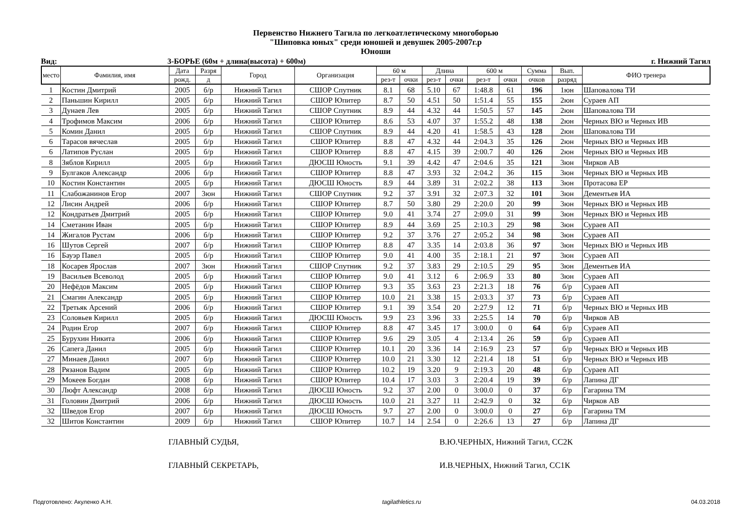Первенство Нижнего Тагила по легкоатлетическому многоборью
"Шиповка юных" среди юношей и девушек 2005-2007г.р
Юноши
Вид: 3-БОРЬЕ (60м + длина(высота) + 600м)
г. Нижний Тагил
| место | Фамилия, имя | Дата | Разря | Город | Организация | 60 м | | Длина | | 600 м | | Сумма | Вып. | ФИО тренера |
| --- | --- | --- | --- | --- | --- | --- | --- | --- | --- | --- | --- | --- | --- | --- |
| | | рожд. | д | | | рез-т | очки | рез-т | очки | рез-т | очки | очков | разряд | |
| 1 | Костин Дмитрий | 2005 | б/р | Нижний Тагил | СШОР Спутник | 8.1 | 68 | 5.10 | 67 | 1:48.8 | 61 | 196 | 1юн | Шаповалова ТИ |
| 2 | Паньшин Кирилл | 2005 | б/р | Нижний Тагил | СШОР Юпитер | 8.7 | 50 | 4.51 | 50 | 1:51.4 | 55 | 155 | 2юн | Сураев АП |
| 3 | Дунаев Лев | 2005 | б/р | Нижний Тагил | СШОР Спутник | 8.9 | 44 | 4.32 | 44 | 1:50.5 | 57 | 145 | 2юн | Шаповалова ТИ |
| 4 | Трофимов Максим | 2006 | б/р | Нижний Тагил | СШОР Юпитер | 8.6 | 53 | 4.07 | 37 | 1:55.2 | 48 | 138 | 2юн | Черных ВЮ и Черных ИВ |
| 5 | Комин Данил | 2005 | б/р | Нижний Тагил | СШОР Спутник | 8.9 | 44 | 4.20 | 41 | 1:58.5 | 43 | 128 | 2юн | Шаповалова ТИ |
| 6 | Тарасов вячеслав | 2005 | б/р | Нижний Тагил | СШОР Юпитер | 8.8 | 47 | 4.32 | 44 | 2:04.3 | 35 | 126 | 2юн | Черных ВЮ и Черных ИВ |
| 6 | Латипов Руслан | 2005 | б/р | Нижний Тагил | СШОР Юпитер | 8.8 | 47 | 4.15 | 39 | 2:00.7 | 40 | 126 | 2юн | Черных ВЮ и Черных ИВ |
| 8 | Зяблов Кирилл | 2005 | б/р | Нижний Тагил | ДЮСШ Юность | 9.1 | 39 | 4.42 | 47 | 2:04.6 | 35 | 121 | 3юн | Чирков АВ |
| 9 | Булгаков Александр | 2006 | б/р | Нижний Тагил | СШОР Юпитер | 8.8 | 47 | 3.93 | 32 | 2:04.2 | 36 | 115 | 3юн | Черных ВЮ и Черных ИВ |
| 10 | Костин Константин | 2005 | б/р | Нижний Тагил | ДЮСШ Юность | 8.9 | 44 | 3.89 | 31 | 2:02.2 | 38 | 113 | 3юн | Протасова ЕР |
| 11 | Слабожанинов Егор | 2007 | 3юн | Нижний Тагил | СШОР Спутник | 9.2 | 37 | 3.91 | 32 | 2:07.3 | 32 | 101 | 3юн | Дементьев ИА |
| 12 | Лисин Андрей | 2006 | б/р | Нижний Тагил | СШОР Юпитер | 8.7 | 50 | 3.80 | 29 | 2:20.0 | 20 | 99 | 3юн | Черных ВЮ и Черных ИВ |
| 12 | Кондратьев Дмитрий | 2005 | б/р | Нижний Тагил | СШОР Юпитер | 9.0 | 41 | 3.74 | 27 | 2:09.0 | 31 | 99 | 3юн | Черных ВЮ и Черных ИВ |
| 14 | Сметанин Иван | 2005 | б/р | Нижний Тагил | СШОР Юпитер | 8.9 | 44 | 3.69 | 25 | 2:10.3 | 29 | 98 | 3юн | Сураев АП |
| 14 | Жигалов Рустам | 2006 | б/р | Нижний Тагил | СШОР Юпитер | 9.2 | 37 | 3.76 | 27 | 2:05.2 | 34 | 98 | 3юн | Сураев АП |
| 16 | Шутов Сергей | 2007 | б/р | Нижний Тагил | СШОР Юпитер | 8.8 | 47 | 3.35 | 14 | 2:03.8 | 36 | 97 | 3юн | Черных ВЮ и Черных ИВ |
| 16 | Бауэр Павел | 2005 | б/р | Нижний Тагил | СШОР Юпитер | 9.0 | 41 | 4.00 | 35 | 2:18.1 | 21 | 97 | 3юн | Сураев АП |
| 18 | Косарев Ярослав | 2007 | 3юн | Нижний Тагил | СШОР Спутник | 9.2 | 37 | 3.83 | 29 | 2:10.5 | 29 | 95 | 3юн | Дементьев ИА |
| 19 | Васильев Всеволод | 2005 | б/р | Нижний Тагил | СШОР Юпитер | 9.0 | 41 | 3.12 | 6 | 2:06.9 | 33 | 80 | 3юн | Сураев АП |
| 20 | Нефёдов Максим | 2005 | б/р | Нижний Тагил | СШОР Юпитер | 9.3 | 35 | 3.63 | 23 | 2:21.3 | 18 | 76 | б/р | Сураев АП |
| 21 | Смагин Александр | 2005 | б/р | Нижний Тагил | СШОР Юпитер | 10.0 | 21 | 3.38 | 15 | 2:03.3 | 37 | 73 | б/р | Сураев АП |
| 22 | Третьяк Арсений | 2006 | б/р | Нижний Тагил | СШОР Юпитер | 9.1 | 39 | 3.54 | 20 | 2:27.9 | 12 | 71 | б/р | Черных ВЮ и Черных ИВ |
| 23 | Соловьев Кирилл | 2005 | б/р | Нижний Тагил | ДЮСШ Юность | 9.9 | 23 | 3.96 | 33 | 2:25.5 | 14 | 70 | б/р | Чирков АВ |
| 24 | Родин Егор | 2007 | б/р | Нижний Тагил | СШОР Юпитер | 8.8 | 47 | 3.45 | 17 | 3:00.0 | 0 | 64 | б/р | Сураев АП |
| 25 | Бурухин Никита | 2006 | б/р | Нижний Тагил | СШОР Юпитер | 9.6 | 29 | 3.05 | 4 | 2:13.4 | 26 | 59 | б/р | Сураев АП |
| 26 | Сапега Данил | 2005 | б/р | Нижний Тагил | СШОР Юпитер | 10.1 | 20 | 3.36 | 14 | 2:16.9 | 23 | 57 | б/р | Черных ВЮ и Черных ИВ |
| 27 | Минаев Данил | 2007 | б/р | Нижний Тагил | СШОР Юпитер | 10.0 | 21 | 3.30 | 12 | 2:21.4 | 18 | 51 | б/р | Черных ВЮ и Черных ИВ |
| 28 | Рязанов Вадим | 2005 | б/р | Нижний Тагил | СШОР Юпитер | 10.2 | 19 | 3.20 | 9 | 2:19.3 | 20 | 48 | б/р | Сураев АП |
| 29 | Мокеев Богдан | 2008 | б/р | Нижний Тагил | СШОР Юпитер | 10.4 | 17 | 3.03 | 3 | 2:20.4 | 19 | 39 | б/р | Лапина ДГ |
| 30 | Люфт Александр | 2008 | б/р | Нижний Тагил | ДЮСШ Юность | 9.2 | 37 | 2.00 | 0 | 3:00.0 | 0 | 37 | б/р | Гагарина ТМ |
| 31 | Головин Дмитрий | 2006 | б/р | Нижний Тагил | ДЮСШ Юность | 10.0 | 21 | 3.27 | 11 | 2:42.9 | 0 | 32 | б/р | Чирков АВ |
| 32 | Шведов Егор | 2007 | б/р | Нижний Тагил | ДЮСШ Юность | 9.7 | 27 | 2.00 | 0 | 3:00.0 | 0 | 27 | б/р | Гагарина ТМ |
| 32 | Шитов Константин | 2009 | б/р | Нижний Тагил | СШОР Юпитер | 10.7 | 14 | 2.54 | 0 | 2:26.6 | 13 | 27 | б/р | Лапина ДГ |
ГЛАВНЫЙ СУДЬЯ, В.Ю.ЧЕРНЫХ, Нижний Тагил, СС2К
ГЛАВНЫЙ СЕКРЕТАРЬ, И.В.ЧЕРНЫХ, Нижний Тагил, СС1К
Подготовлено: Акуленко А.Н. tagilathletics.ru 04.03.2018